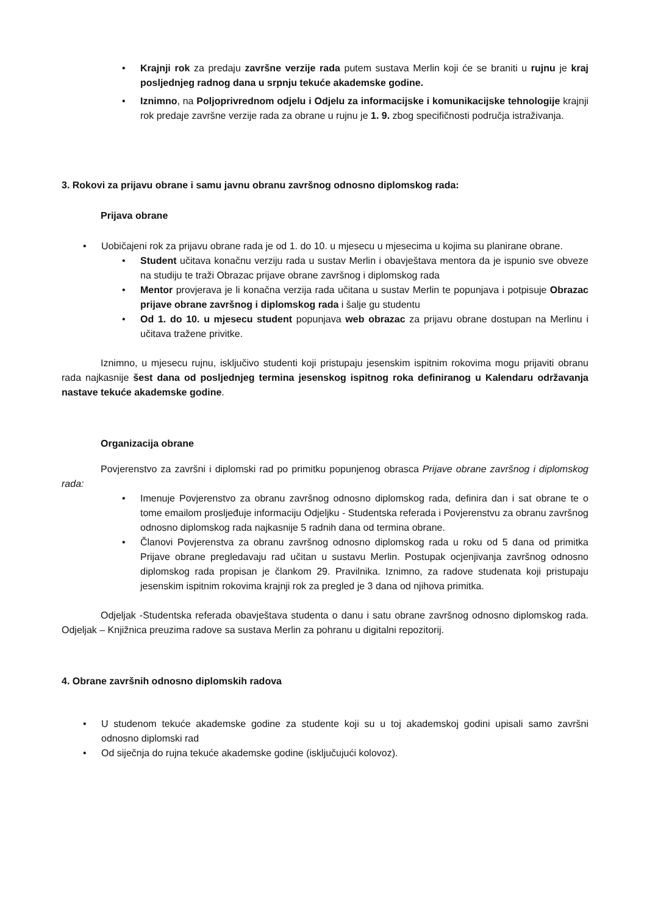• Krajnji rok za predaju završne verzije rada putem sustava Merlin koji će se braniti u rujnu je kraj posljednjeg radnog dana u srpnju tekuće akademske godine.
• Iznimno, na Poljoprivrednom odjelu i Odjelu za informacijske i komunikacijske tehnologije krajnji rok predaje završne verzije rada za obrane u rujnu je 1. 9. zbog specifičnosti područja istraživanja.
3. Rokovi za prijavu obrane i samu javnu obranu završnog odnosno diplomskog rada:
Prijava obrane
• Uobičajeni rok za prijavu obrane rada je od 1. do 10. u mjesecu u mjesecima u kojima su planirane obrane.
• Student učitava konačnu verziju rada u sustav Merlin i obavještava mentora da je ispunio sve obveze na studiju te traži Obrazac prijave obrane završnog i diplomskog rada
• Mentor provjerava je li konačna verzija rada učitana u sustav Merlin te popunjava i potpisuje Obrazac prijave obrane završnog i diplomskog rada i šalje gu studentu
• Od 1. do 10. u mjesecu student popunjava web obrazac za prijavu obrane dostupan na Merlinu i učitava tražene privitke.
Iznimno, u mjesecu rujnu, isključivo studenti koji pristupaju jesenskim ispitnim rokovima mogu prijaviti obranu rada najkasnije šest dana od posljednjeg termina jesenskog ispitnog roka definiranog u Kalendaru održavanja nastave tekuće akademske godine.
Organizacija obrane
Povjerenstvo za završni i diplomski rad po primitku popunjenog obrasca Prijave obrane završnog i diplomskog rada:
• Imenuje Povjerenstvo za obranu završnog odnosno diplomskog rada, definira dan i sat obrane te o tome emailom prosljeđuje informaciju Odjeljku - Studentska referada i Povjerenstvu za obranu završnog odnosno diplomskog rada najkasnije 5 radnih dana od termina obrane.
• Članovi Povjerenstva za obranu završnog odnosno diplomskog rada u roku od 5 dana od primitka Prijave obrane pregledavaju rad učitan u sustavu Merlin. Postupak ocjenjivanja završnog odnosno diplomskog rada propisan je člankom 29. Pravilnika. Iznimno, za radove studenata koji pristupaju jesenskim ispitnim rokovima krajnji rok za pregled je 3 dana od njihova primitka.
Odjeljak -Studentska referada obavještava studenta o danu i satu obrane završnog odnosno diplomskog rada. Odjeljak – Knjižnica preuzima radove sa sustava Merlin za pohranu u digitalni repozitorij.
4. Obrane završnih odnosno diplomskih radova
• U studenom tekuće akademske godine za studente koji su u toj akademskoj godini upisali samo završni odnosno diplomski rad
• Od siječnja do rujna tekuće akademske godine (isključujući kolovoz).